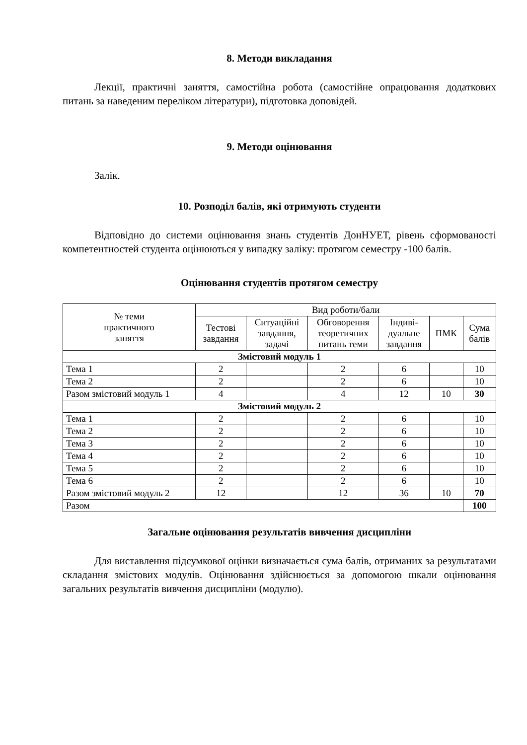8. Методи викладання
Лекції, практичні заняття, самостійна робота (самостійне опрацювання додаткових питань за наведеним переліком літератури), підготовка доповідей.
9. Методи оцінювання
Залік.
10. Розподіл балів, які отримують студенти
Відповідно до системи оцінювання знань студентів ДонНУЕТ, рівень сформованості компетентностей студента оцінюються у випадку заліку: протягом семестру -100 балів.
Оцінювання студентів протягом семестру
| № теми практичного заняття | Вид роботи/бали | | | | | |
| --- | --- | --- | --- | --- | --- | --- |
| | Тестові завдання | Ситуаційні завдання, задачі | Обговорення теоретичних питань теми | Індиві- дуальне завдання | ПМК | Сума балів |
| Змістовий модуль 1 | | | | | | |
| Тема 1 | 2 | | 2 | 6 | | 10 |
| Тема 2 | 2 | | 2 | 6 | | 10 |
| Разом змістовий модуль 1 | 4 | | 4 | 12 | 10 | 30 |
| Змістовий модуль 2 | | | | | | |
| Тема 1 | 2 | | 2 | 6 | | 10 |
| Тема 2 | 2 | | 2 | 6 | | 10 |
| Тема 3 | 2 | | 2 | 6 | | 10 |
| Тема 4 | 2 | | 2 | 6 | | 10 |
| Тема 5 | 2 | | 2 | 6 | | 10 |
| Тема 6 | 2 | | 2 | 6 | | 10 |
| Разом змістовий модуль 2 | 12 | | 12 | 36 | 10 | 70 |
| Разом | | | | | | 100 |
Загальне оцінювання результатів вивчення дисципліни
Для виставлення підсумкової оцінки визначається сума балів, отриманих за результатами складання змістових модулів. Оцінювання здійснюється за допомогою шкали оцінювання загальних результатів вивчення дисципліни (модулю).